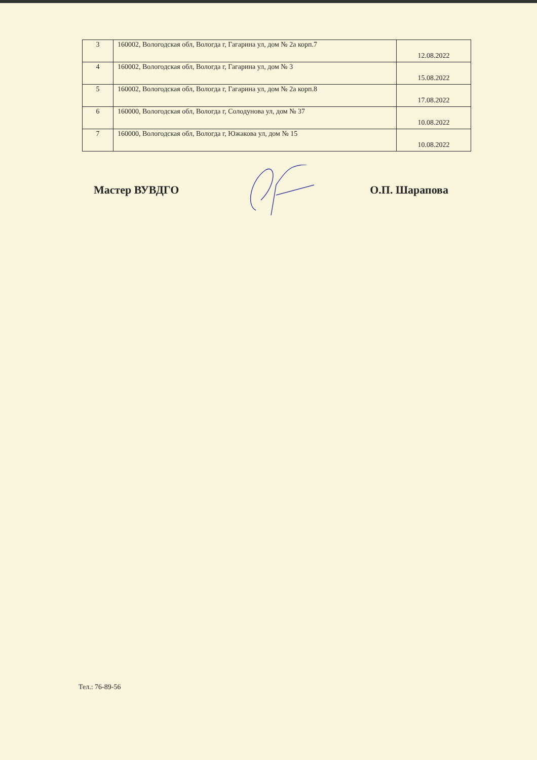| 3 | 160002, Вологодская обл, Вологда г, Гагарина ул, дом № 2а корп.7 | 12.08.2022 |
| 4 | 160002, Вологодская обл, Вологда г, Гагарина ул, дом № 3 | 15.08.2022 |
| 5 | 160002, Вологодская обл, Вологда г, Гагарина ул, дом № 2а корп.8 | 17.08.2022 |
| 6 | 160000, Вологодская обл, Вологда г, Солодунова ул, дом № 37 | 10.08.2022 |
| 7 | 160000, Вологодская обл, Вологда г, Южакова ул, дом № 15 | 10.08.2022 |
Мастер ВУВДГО О.П. Шарапова
Тел.: 76-89-56